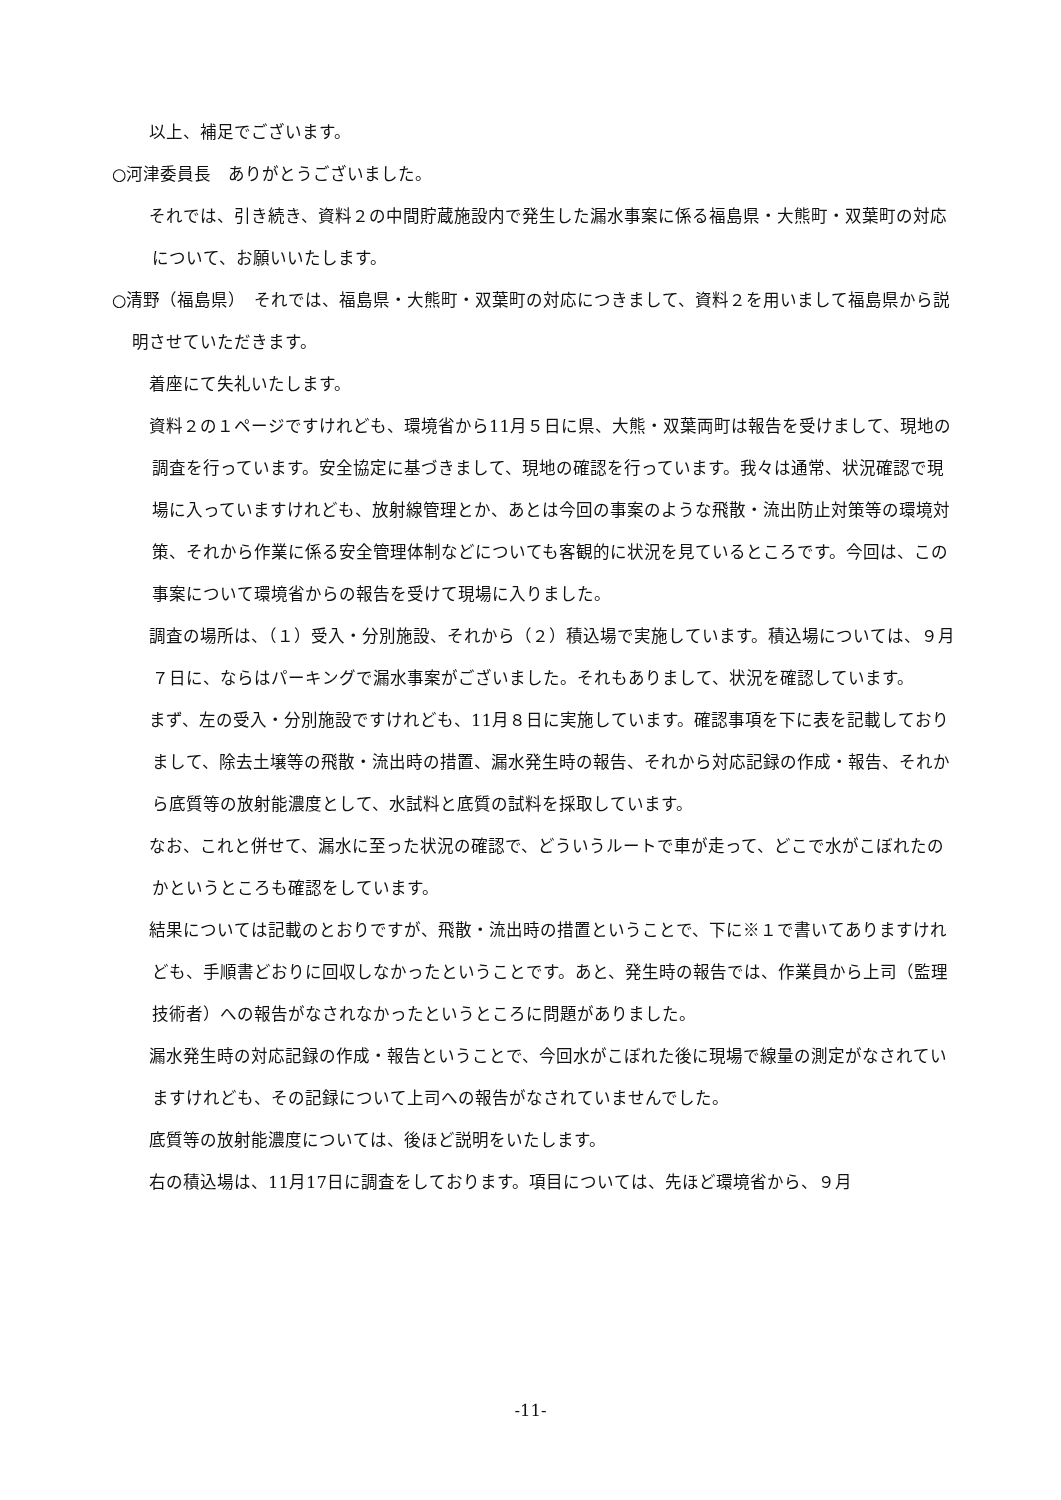以上、補足でございます。
○河津委員長　ありがとうございました。
　それでは、引き続き、資料２の中間貯蔵施設内で発生した漏水事案に係る福島県・大熊町・双葉町の対応について、お願いいたします。
○清野（福島県）　それでは、福島県・大熊町・双葉町の対応につきまして、資料２を用いまして福島県から説明させていただきます。
　着座にて失礼いたします。
　資料２の１ページですけれども、環境省から11月５日に県、大熊・双葉両町は報告を受けまして、現地の調査を行っています。安全協定に基づきまして、現地の確認を行っています。我々は通常、状況確認で現場に入っていますけれども、放射線管理とか、あとは今回の事案のような飛散・流出防止対策等の環境対策、それから作業に係る安全管理体制などについても客観的に状況を見ているところです。今回は、この事案について環境省からの報告を受けて現場に入りました。
　調査の場所は、（１）受入・分別施設、それから（２）積込場で実施しています。積込場については、９月７日に、ならはパーキングで漏水事案がございました。それもありまして、状況を確認しています。
　まず、左の受入・分別施設ですけれども、11月８日に実施しています。確認事項を下に表を記載しておりまして、除去土壌等の飛散・流出時の措置、漏水発生時の報告、それから対応記録の作成・報告、それから底質等の放射能濃度として、水試料と底質の試料を採取しています。
　なお、これと併せて、漏水に至った状況の確認で、どういうルートで車が走って、どこで水がこぼれたのかというところも確認をしています。
　結果については記載のとおりですが、飛散・流出時の措置ということで、下に※１で書いてありますけれども、手順書どおりに回収しなかったということです。あと、発生時の報告では、作業員から上司（監理技術者）への報告がなされなかったというところに問題がありました。
　漏水発生時の対応記録の作成・報告ということで、今回水がこぼれた後に現場で線量の測定がなされていますけれども、その記録について上司への報告がなされていませんでした。
　底質等の放射能濃度については、後ほど説明をいたします。
　右の積込場は、11月17日に調査をしております。項目については、先ほど環境省から、９月
-11-